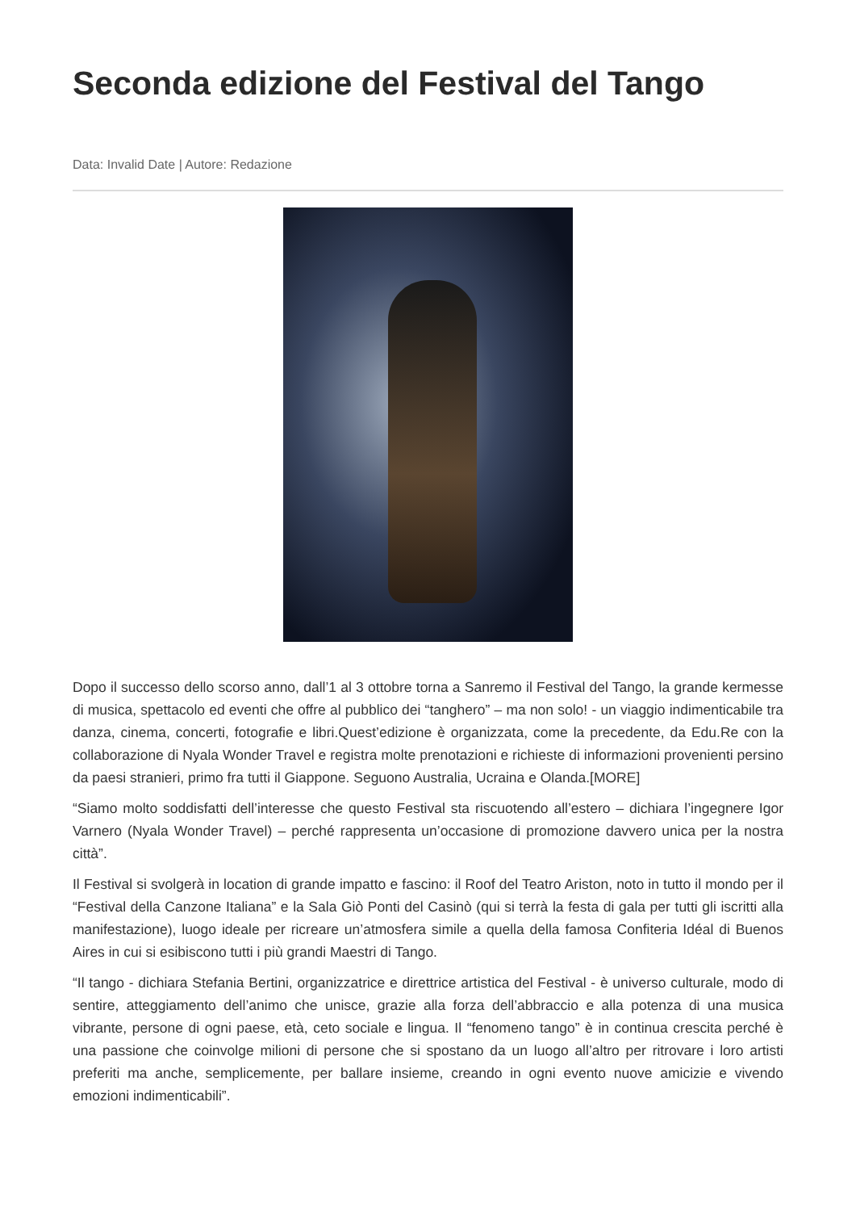Seconda edizione del Festival del Tango
Data: Invalid Date | Autore: Redazione
Dopo il successo dello scorso anno, dall’1 al 3 ottobre torna a Sanremo il Festival del Tango, la grande kermesse di musica, spettacolo ed eventi che offre al pubblico dei “tanghero” – ma non solo! - un viaggio indimenticabile tra danza, cinema, concerti, fotografie e libri.Quest’edizione è organizzata, come la precedente, da Edu.Re con la collaborazione di Nyala Wonder Travel e registra molte prenotazioni e richieste di informazioni provenienti persino da paesi stranieri, primo fra tutti il Giappone. Seguono Australia, Ucraina e Olanda.[MORE]
“Siamo molto soddisfatti dell’interesse che questo Festival sta riscuotendo all’estero – dichiara l’ingegnere Igor Varnero (Nyala Wonder Travel) – perché rappresenta un’occasione di promozione davvero unica per la nostra città”.
Il Festival si svolgerà in location di grande impatto e fascino: il Roof del Teatro Ariston, noto in tutto il mondo per il “Festival della Canzone Italiana” e la Sala Giò Ponti del Casinò (qui si terrà la festa di gala per tutti gli iscritti alla manifestazione), luogo ideale per ricreare un’atmosfera simile a quella della famosa Confiteria Idéal di Buenos Aires in cui si esibiscono tutti i più grandi Maestri di Tango.
“Il tango - dichiara Stefania Bertini, organizzatrice e direttrice artistica del Festival - è universo culturale, modo di sentire, atteggiamento dell’animo che unisce, grazie alla forza dell’abbraccio e alla potenza di una musica vibrante, persone di ogni paese, età, ceto sociale e lingua. Il “fenomeno tango” è in continua crescita perché è una passione che coinvolge milioni di persone che si spostano da un luogo all’altro per ritrovare i loro artisti preferiti ma anche, semplicemente, per ballare insieme, creando in ogni evento nuove amicizie e vivendo emozioni indimenticabili”.